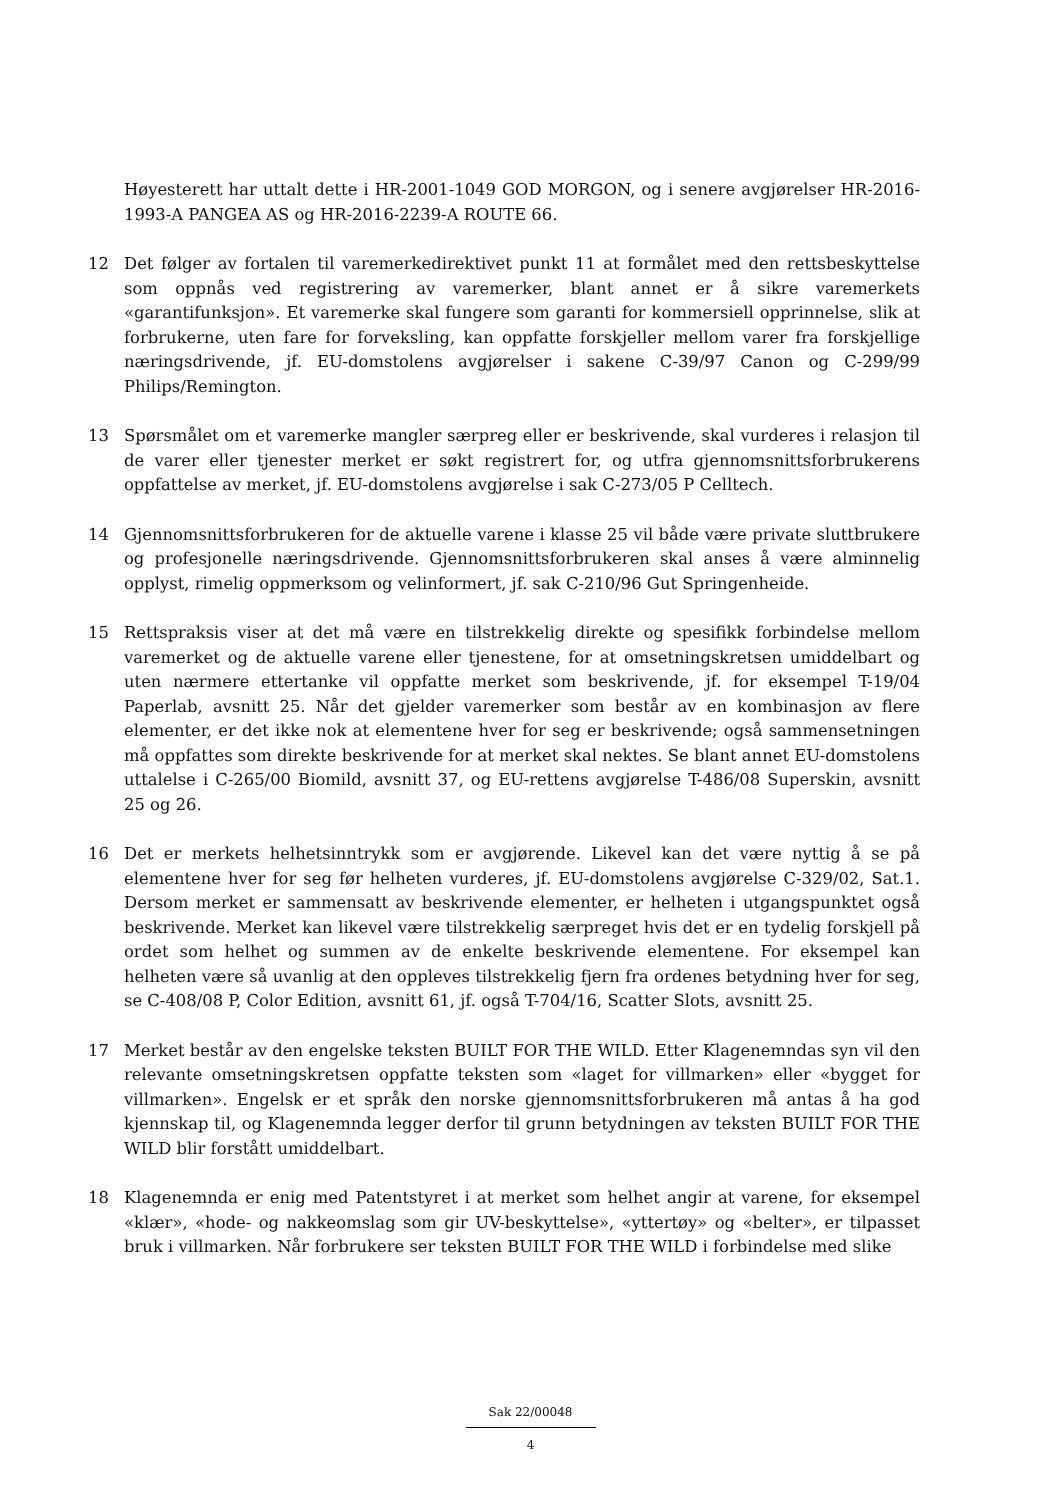Høyesterett har uttalt dette i HR-2001-1049 GOD MORGON, og i senere avgjørelser HR-2016-1993-A PANGEA AS og HR-2016-2239-A ROUTE 66.
12 Det følger av fortalen til varemerkedirektivet punkt 11 at formålet med den rettsbeskyttelse som oppnås ved registrering av varemerker, blant annet er å sikre varemerkets «garantifunksjon». Et varemerke skal fungere som garanti for kommersiell opprinnelse, slik at forbrukerne, uten fare for forveksling, kan oppfatte forskjeller mellom varer fra forskjellige næringsdrivende, jf. EU-domstolens avgjørelser i sakene C-39/97 Canon og C-299/99 Philips/Remington.
13 Spørsmålet om et varemerke mangler særpreg eller er beskrivende, skal vurderes i relasjon til de varer eller tjenester merket er søkt registrert for, og utfra gjennomsnittsforbrukerens oppfattelse av merket, jf. EU-domstolens avgjørelse i sak C-273/05 P Celltech.
14 Gjennomsnittsforbrukeren for de aktuelle varene i klasse 25 vil både være private sluttbrukere og profesjonelle næringsdrivende. Gjennomsnittsforbrukeren skal anses å være alminnelig opplyst, rimelig oppmerksom og velinformert, jf. sak C-210/96 Gut Springenheide.
15 Rettspraksis viser at det må være en tilstrekkelig direkte og spesifikk forbindelse mellom varemerket og de aktuelle varene eller tjenestene, for at omsetningskretsen umiddelbart og uten nærmere ettertanke vil oppfatte merket som beskrivende, jf. for eksempel T-19/04 Paperlab, avsnitt 25. Når det gjelder varemerker som består av en kombinasjon av flere elementer, er det ikke nok at elementene hver for seg er beskrivende; også sammensetningen må oppfattes som direkte beskrivende for at merket skal nektes. Se blant annet EU-domstolens uttalelse i C-265/00 Biomild, avsnitt 37, og EU-rettens avgjørelse T-486/08 Superskin, avsnitt 25 og 26.
16 Det er merkets helhetsinntrykk som er avgjørende. Likevel kan det være nyttig å se på elementene hver for seg før helheten vurderes, jf. EU-domstolens avgjørelse C-329/02, Sat.1. Dersom merket er sammensatt av beskrivende elementer, er helheten i utgangspunktet også beskrivende. Merket kan likevel være tilstrekkelig særpreget hvis det er en tydelig forskjell på ordet som helhet og summen av de enkelte beskrivende elementene. For eksempel kan helheten være så uvanlig at den oppleves tilstrekkelig fjern fra ordenes betydning hver for seg, se C-408/08 P, Color Edition, avsnitt 61, jf. også T-704/16, Scatter Slots, avsnitt 25.
17 Merket består av den engelske teksten BUILT FOR THE WILD. Etter Klagenemndas syn vil den relevante omsetningskretsen oppfatte teksten som «laget for villmarken» eller «bygget for villmarken». Engelsk er et språk den norske gjennomsnittsforbrukeren må antas å ha god kjennskap til, og Klagenemnda legger derfor til grunn betydningen av teksten BUILT FOR THE WILD blir forstått umiddelbart.
18 Klagenemnda er enig med Patentstyret i at merket som helhet angir at varene, for eksempel «klær», «hode- og nakkeomslag som gir UV-beskyttelse», «yttertøy» og «belter», er tilpasset bruk i villmarken. Når forbrukere ser teksten BUILT FOR THE WILD i forbindelse med slike
Sak 22/00048
4